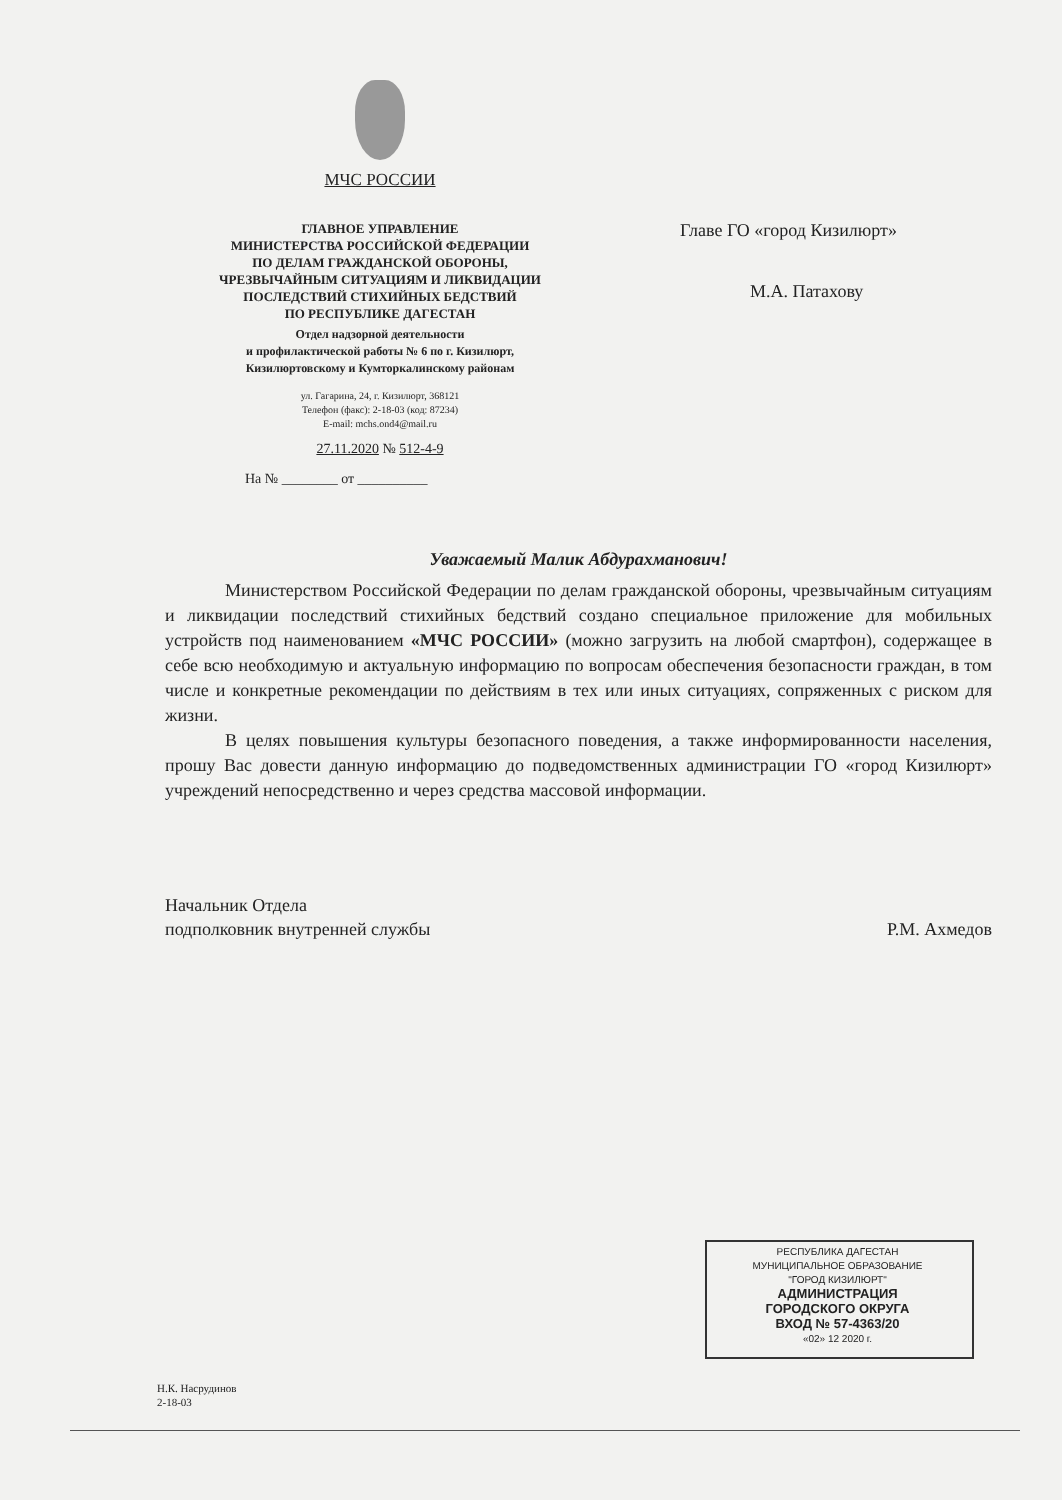МЧС РОССИИ
ГЛАВНОЕ УПРАВЛЕНИЕ
МИНИСТЕРСТВА РОССИЙСКОЙ ФЕДЕРАЦИИ
ПО ДЕЛАМ ГРАЖДАНСКОЙ ОБОРОНЫ,
ЧРЕЗВЫЧАЙНЫМ СИТУАЦИЯМ И ЛИКВИДАЦИИ
ПОСЛЕДСТВИЙ СТИХИЙНЫХ БЕДСТВИЙ
ПО РЕСПУБЛИКЕ ДАГЕСТАН
Отдел надзорной деятельности
и профилактической работы № 6 по г. Кизилюрт,
Кизилюртовскому и Кумторкалинскому районам
ул. Гагарина, 24, г. Кизилюрт, 368121
Телефон (факс): 2-18-03 (код: 87234)
E-mail: mchs.ond4@mail.ru
27.11.2020 № 512-4-9
На № ________ от __________
Главе ГО «город Кизилюрт»
М.А. Патахову
Уважаемый Малик Абдурахманович!
Министерством Российской Федерации по делам гражданской обороны, чрезвычайным ситуациям и ликвидации последствий стихийных бедствий создано специальное приложение для мобильных устройств под наименованием «МЧС РОССИИ» (можно загрузить на любой смартфон), содержащее в себе всю необходимую и актуальную информацию по вопросам обеспечения безопасности граждан, в том числе и конкретные рекомендации по действиям в тех или иных ситуациях, сопряженных с риском для жизни.
В целях повышения культуры безопасного поведения, а также информированности населения, прошу Вас довести данную информацию до подведомственных администрации ГО «город Кизилюрт» учреждений непосредственно и через средства массовой информации.
Начальник Отдела
подполковник внутренней службы
Р.М. Ахмедов
Н.К. Насрудинов
2-18-03
РЕСПУБЛИКА ДАГЕСТАН
МУНИЦИПАЛЬНОЕ ОБРАЗОВАНИЕ
"ГОРОД КИЗИЛЮРТ"
АДМИНИСТРАЦИЯ
ГОРОДСКОГО ОКРУГА
ВХОД № 57-4363/20
«02» 12 2020 г.